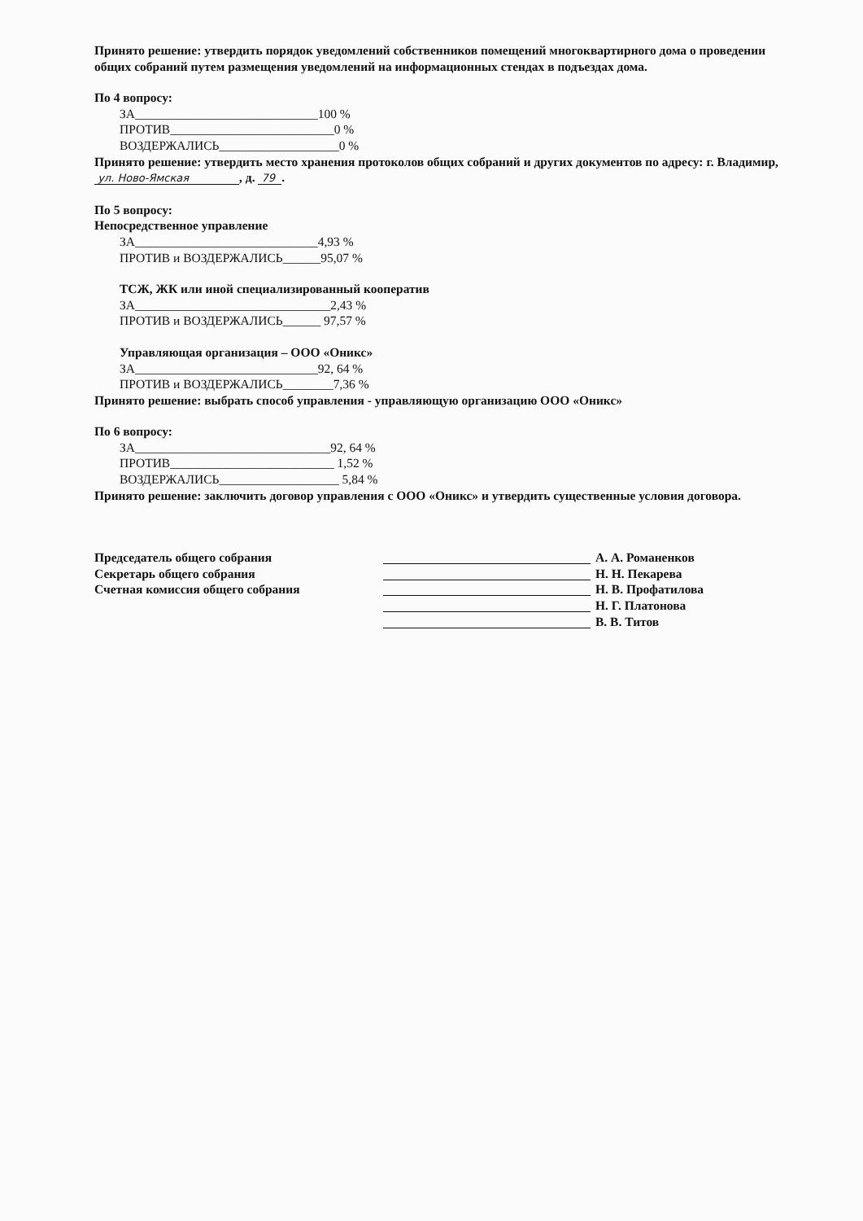Принято решение: утвердить порядок уведомлений собственников помещений многоквартирного дома о проведении общих собраний путем размещения уведомлений на информационных стендах в подъездах дома.
По 4 вопросу:
ЗА_____________________________100 %
ПРОТИВ__________________________0 %
ВОЗДЕРЖАЛИСЬ___________________0 %
Принято решение: утвердить место хранения протоколов общих собраний и других документов по адресу: г. Владимир, ул. Ново-Ямская , д. 79 .
По 5 вопросу:
Непосредственное управление
ЗА_____________________________4,93 %
ПРОТИВ и ВОЗДЕРЖАЛИСЬ______95,07 %
ТСЖ, ЖК или иной специализированный кооператив
ЗА_______________________________2,43 %
ПРОТИВ и ВОЗДЕРЖАЛИСЬ______ 97,57 %
Управляющая организация – ООО «Оникс»
ЗА_____________________________92, 64 %
ПРОТИВ и ВОЗДЕРЖАЛИСЬ________7,36 %
Принято решение: выбрать способ управления - управляющую организацию ООО «Оникс»
По 6 вопросу:
ЗА_______________________________92, 64 %
ПРОТИВ__________________________ 1,52 %
ВОЗДЕРЖАЛИСЬ___________________ 5,84 %
Принято решение: заключить договор управления с ООО «Оникс» и утвердить существенные условия договора.
Председатель общего собрания А. А. Романенков
Секретарь общего собрания Н. Н. Пекарева
Счетная комиссия общего собрания Н. В. Профатилова
Н. Г. Платонова
В. В. Титов